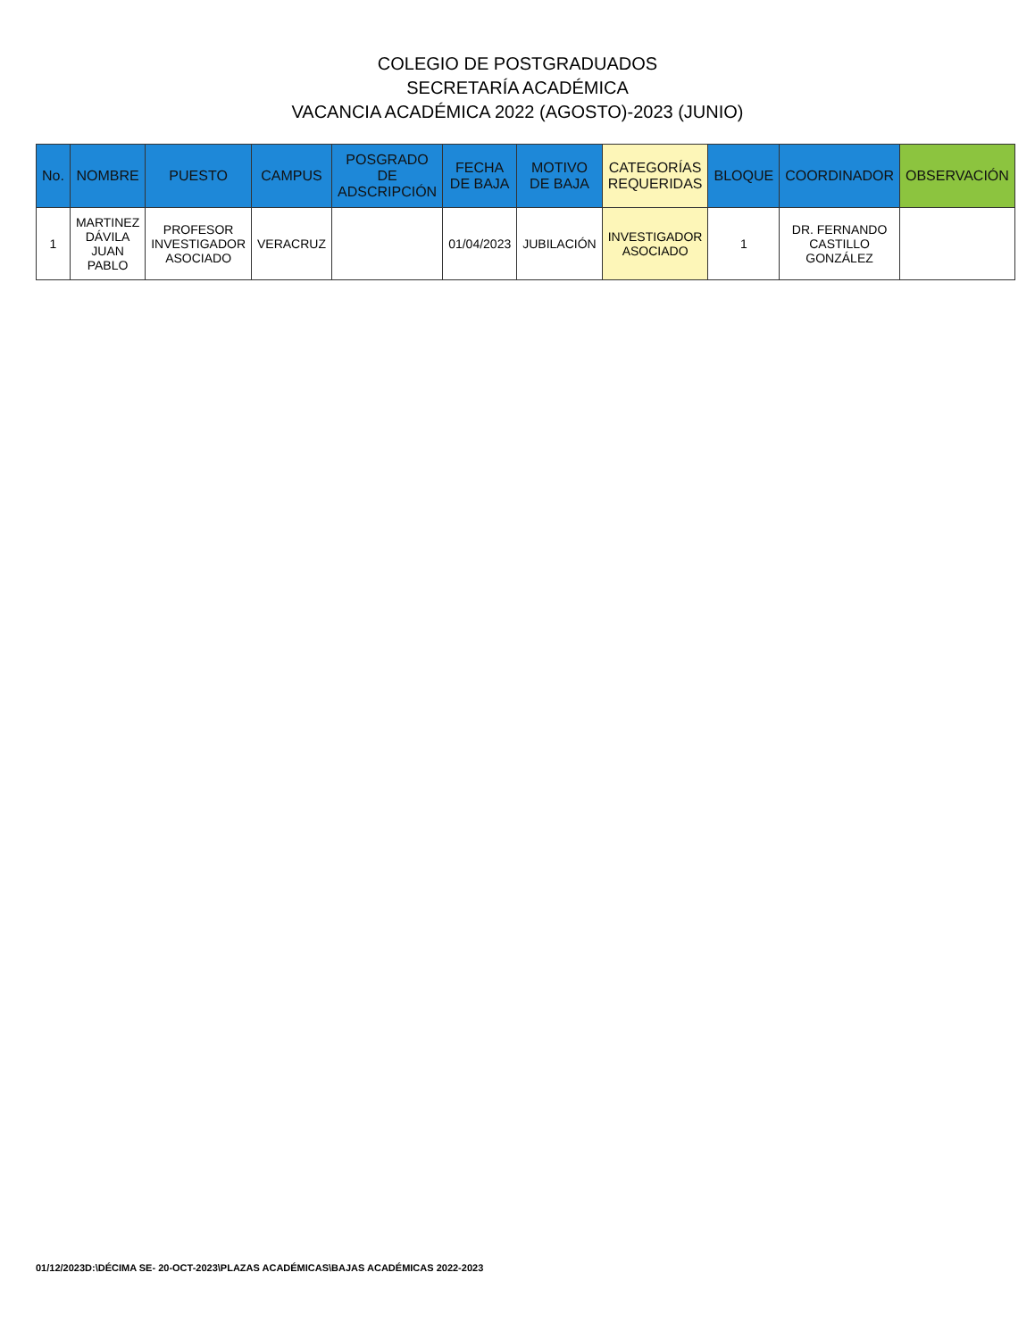COLEGIO DE POSTGRADUADOS
SECRETARÍA ACADÉMICA
VACANCIA ACADÉMICA 2022 (AGOSTO)-2023 (JUNIO)
| No. | NOMBRE | PUESTO | CAMPUS | POSGRADO DE ADSCRIPCIÓN | FECHA DE BAJA | MOTIVO DE BAJA | CATEGORÍAS REQUERIDAS | BLOQUE | COORDINADOR | OBSERVACIÓN |
| --- | --- | --- | --- | --- | --- | --- | --- | --- | --- | --- |
| 1 | MARTINEZ DÁVILA JUAN PABLO | PROFESOR INVESTIGADOR ASOCIADO | VERACRUZ | | 01/04/2023 | JUBILACIÓN | INVESTIGADOR ASOCIADO | 1 | DR. FERNANDO CASTILLO GONZÁLEZ | |
01/12/2023D:\DÉCIMA SE- 20-OCT-2023\PLAZAS ACADÉMICAS\BAJAS ACADÉMICAS 2022-2023